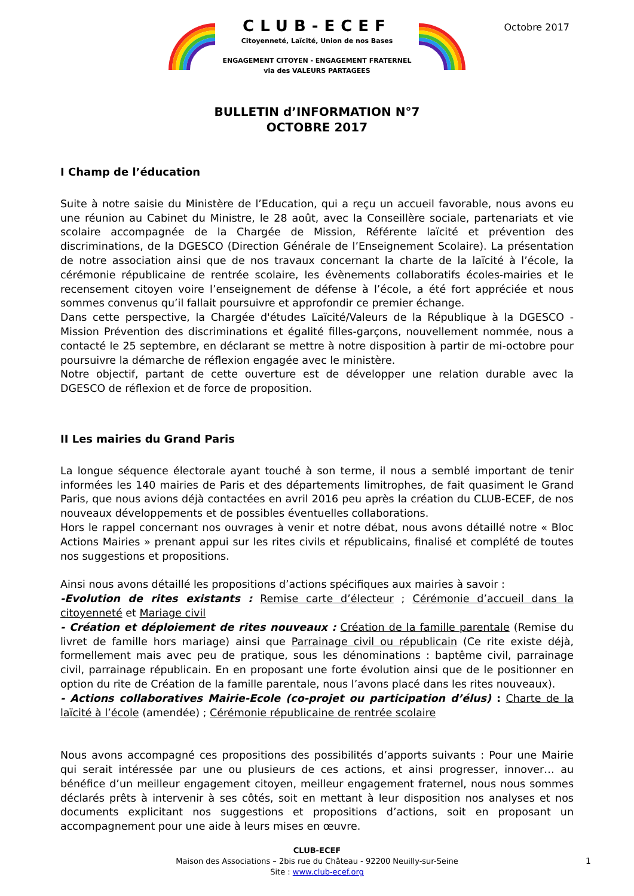CLUB-ECEF
Citoyenneté, Laïcité, Union de nos Bases
ENGAGEMENT CITOYEN - ENGAGEMENT FRATERNEL
via des VALEURS PARTAGEES
Octobre 2017
BULLETIN d’INFORMATION N°7
OCTOBRE 2017
I Champ de l’éducation
Suite à notre saisie du Ministère de l’Education, qui a reçu un accueil favorable, nous avons eu une réunion au Cabinet du Ministre, le 28 août, avec la Conseillère sociale, partenariats et vie scolaire accompagnée de la Chargée de Mission, Référente laïcité et prévention des discriminations, de la DGESCO (Direction Générale de l’Enseignement Scolaire). La présentation de notre association ainsi que de nos travaux concernant la charte de la laïcité à l’école, la cérémonie républicaine de rentrée scolaire, les évènements collaboratifs écoles-mairies et le recensement citoyen voire l’enseignement de défense à l’école, a été fort appréciée et nous sommes convenus qu’il fallait poursuivre et approfondir ce premier échange.
Dans cette perspective, la Chargée d'études Laïcité/Valeurs de la République à la DGESCO - Mission Prévention des discriminations et égalité filles-garçons, nouvellement nommée, nous a contacté le 25 septembre, en déclarant se mettre à notre disposition à partir de mi-octobre pour poursuivre la démarche de réflexion engagée avec le ministère.
Notre objectif, partant de cette ouverture est de développer une relation durable avec la DGESCO de réflexion et de force de proposition.
II Les mairies du Grand Paris
La longue séquence électorale ayant touché à son terme, il nous a semblé important de tenir informées les 140 mairies de Paris et des départements limitrophes, de fait quasiment le Grand Paris, que nous avions déjà contactées en avril 2016 peu après la création du CLUB-ECEF, de nos nouveaux développements et de possibles éventuelles collaborations.
Hors le rappel concernant nos ouvrages à venir et notre débat, nous avons détaillé notre « Bloc Actions Mairies » prenant appui sur les rites civils et républicains, finalisé et complété de toutes nos suggestions et propositions.
Ainsi nous avons détaillé les propositions d’actions spécifiques aux mairies à savoir :
-Evolution de rites existants : Remise carte d’électeur ; Cérémonie d’accueil dans la citoyenneté et Mariage civil
- Création et déploiement de rites nouveaux : Création de la famille parentale (Remise du livret de famille hors mariage) ainsi que Parrainage civil ou républicain (Ce rite existe déjà, formellement mais avec peu de pratique, sous les dénominations : baptême civil, parrainage civil, parrainage républicain. En en proposant une forte évolution ainsi que de le positionner en option du rite de Création de la famille parentale, nous l’avons placé dans les rites nouveaux).
- Actions collaboratives Mairie-Ecole (co-projet ou participation d’élus) : Charte de la laïcité à l’école (amendée) ; Cérémonie républicaine de rentrée scolaire
Nous avons accompagné ces propositions des possibilités d’apports suivants : Pour une Mairie qui serait intéressée par une ou plusieurs de ces actions, et ainsi progresser, innover… au bénéfice d’un meilleur engagement citoyen, meilleur engagement fraternel, nous nous sommes déclarés prêts à intervenir à ses côtés, soit en mettant à leur disposition nos analyses et nos documents explicitant nos suggestions et propositions d’actions, soit en proposant un accompagnement pour une aide à leurs mises en œuvre.
CLUB-ECEF
Maison des Associations – 2bis rue du Château - 92200 Neuilly-sur-Seine
Site : www.club-ecef.org
1